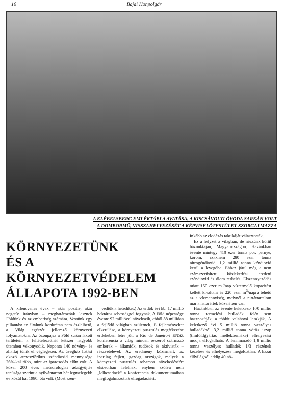10 Bajai Honpolgár
A KLÉBELSBERG EMLÉKTÁBLA AVATÁSA. A KISCSÁVOLYI ÓVODA SARKÁN VOLT
A DOMBORMŰ, VISSZAHELYEZÉSÉT A KÉPVISELŐTESTÜLET SZORGALMAZZA
KÖRNYEZETÜNK
ÉS A KÖRNYEZETVÉDELEM
ÁLLAPOTA 1992-BEN
A kilencvenes évek – akár pozitív, akár negatív irányban – meghatározóak lesznek Földünk és az emberiség számára. Vessünk egy pillantást az általunk konkrétan nem észlelhető, a Világ egészét jellemző környezeti folyamatokra. Az ózonpajzs a Föld sűrűn lakott területein a feltételezettnél kétszer nagyobb ütemben vékonyodik. Naponta 140 növény- és állatfaj tűnik el véglegesen. Az üvegház hatást okozó atmoszférikus széndioxid mennyisége 26%-kal több, mint az iparosodás előtt volt. A közel 200 éves meteorológiai adatgyűjtés tanúsága szerint a nyilvántartott hét legmelegebb év közül hat 1980. óta volt. (Most szen-
vedtük a hetediket.) Az erdők évi kb. 17 millió hektáros sebességgel fogynak. A Föld népessége évente 92 millióval növekszik, ebből 88 millióan a fejlődő világban születnek. E fejleményeket elkerülése, a környezeti pusztulás megfékezése érdekében létre jött a Rio de Janeiro-i ENSZ konferencia a világ minden részéről származó emberek – államfők, tudósok és aktivisták – részvételével. Az eredmény közismert, az iparilag fejlett, gazdag országok, melyek a környezeti pusztulás rohamos növekedéséért elsősorban felelnek, enyhén szólva nem „lelkesednek" a konferencia dokumentumaiban megfogalmazottak elfogadásáért.
Inkább az elodázás taktikáját választották.
Ez a helyzet a világban, de nézzünk körül házunktáján, Magyarországon. Hazánkban évente mintegy 410 ezer tonna por, pernye, korom, csaknem 280 ezer tonna nitrogéndioxid, 1,2 millió tonna kéndioxid kerül a levegőbe. Ehhez járul még a nem számszerűsített közlekedési eredetű széndioxid és ólom terhelés. Elszennyeződés miatt 150 ezer m<sup>3</sup>/nap víztermelő kapacitást kellett kiváltani és 220 ezer m<sup>3</sup>/napra tehető az a vízmennyiség, melynél a nitráttartalom már a határérték közelében van.
Hazánkban az évente keletkező 100 millió tonna termelési hulladék felét sem hasznosítják, a többit valahová lerakják. A keletkező évi 5 millió tonna veszélyes hulladékból 3,2 millió tonna vörös iszap (timföldgyártás mellékterméke) elhelyezési módja elfogadható. A fennmaradó 1,8 millió tonna veszélyes hulladék 1/3 részének kezelése és elhelyezése megoldatlan. A hazai élővilágból eddig 40 nö-